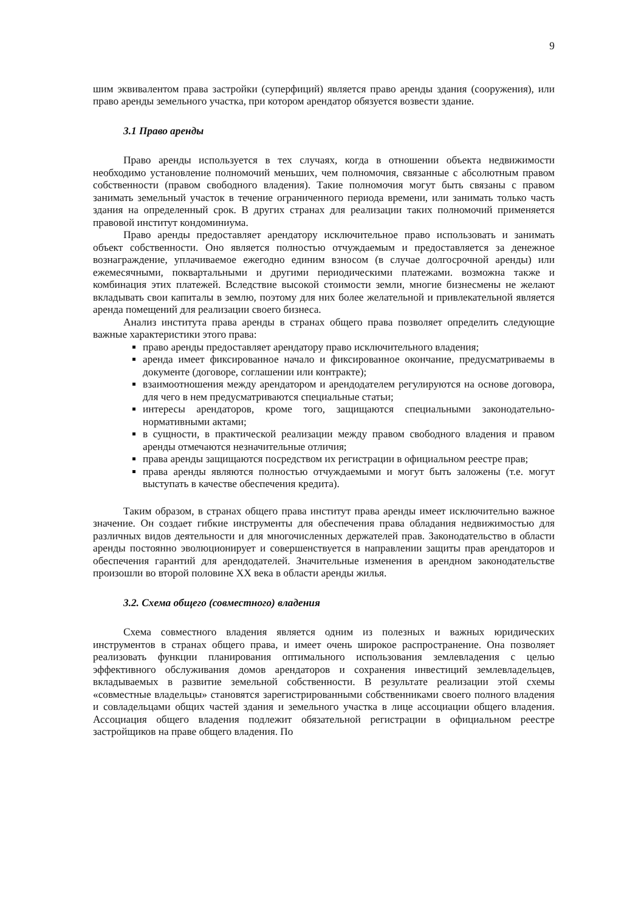9
шим эквивалентом права застройки (суперфиций) является право аренды здания (сооружения), или право аренды земельного участка, при котором арендатор обязуется возвести здание.
3.1 Право аренды
Право аренды используется в тех случаях, когда в отношении объекта недвижимости необходимо установление полномочий меньших, чем полномочия, связанные с абсолютным правом собственности (правом свободного владения). Такие полномочия могут быть связаны с правом занимать земельный участок в течение ограниченного периода времени, или занимать только часть здания на определенный срок. В других странах для реализации таких полномочий применяется правовой институт кондоминиума.
Право аренды предоставляет арендатору исключительное право использовать и занимать объект собственности. Оно является полностью отчуждаемым и предоставляется за денежное вознаграждение, уплачиваемое ежегодно единим взносом (в случае долгосрочной аренды) или ежемесячными, поквартальными и другими периодическими платежами. возможна также и комбинация этих платежей. Вследствие высокой стоимости земли, многие бизнесмены не желают вкладывать свои капиталы в землю, поэтому для них более желательной и привлекательной является аренда помещений для реализации своего бизнеса.
Анализ института права аренды в странах общего права позволяет определить следующие важные характеристики этого права:
право аренды предоставляет арендатору право исключительного владения;
аренда имеет фиксированное начало и фиксированное окончание, предусматриваемы в документе (договоре, соглашении или контракте);
взаимоотношения между арендатором и арендодателем регулируются на основе договора, для чего в нем предусматриваются специальные статьи;
интересы арендаторов, кроме того, защищаются специальными законодательно-нормативными актами;
в сущности, в практической реализации между правом свободного владения и правом аренды отмечаются незначительные отличия;
права аренды защищаются посредством их регистрации в официальном реестре прав;
права аренды являются полностью отчуждаемыми и могут быть заложены (т.е. могут выступать в качестве обеспечения кредита).
Таким образом, в странах общего права институт права аренды имеет исключительно важное значение. Он создает гибкие инструменты для обеспечения права обладания недвижимостью для различных видов деятельности и для многочисленных держателей прав. Законодательство в области аренды постоянно эволюционирует и совершенствуется в направлении защиты прав арендаторов и обеспечения гарантий для арендодателей. Значительные изменения в арендном законодательстве произошли во второй половине XX века в области аренды жилья.
3.2. Схема общего (совместного) владения
Схема совместного владения является одним из полезных и важных юридических инструментов в странах общего права, и имеет очень широкое распространение. Она позволяет реализовать функции планирования оптимального использования землевладения с целью эффективного обслуживания домов арендаторов и сохранения инвестиций землевладельцев, вкладываемых в развитие земельной собственности. В результате реализации этой схемы «совместные владельцы» становятся зарегистрированными собственниками своего полного владения и совладельцами общих частей здания и земельного участка в лице ассоциации общего владения. Ассоциация общего владения подлежит обязательной регистрации в официальном реестре застройщиков на праве общего владения. По